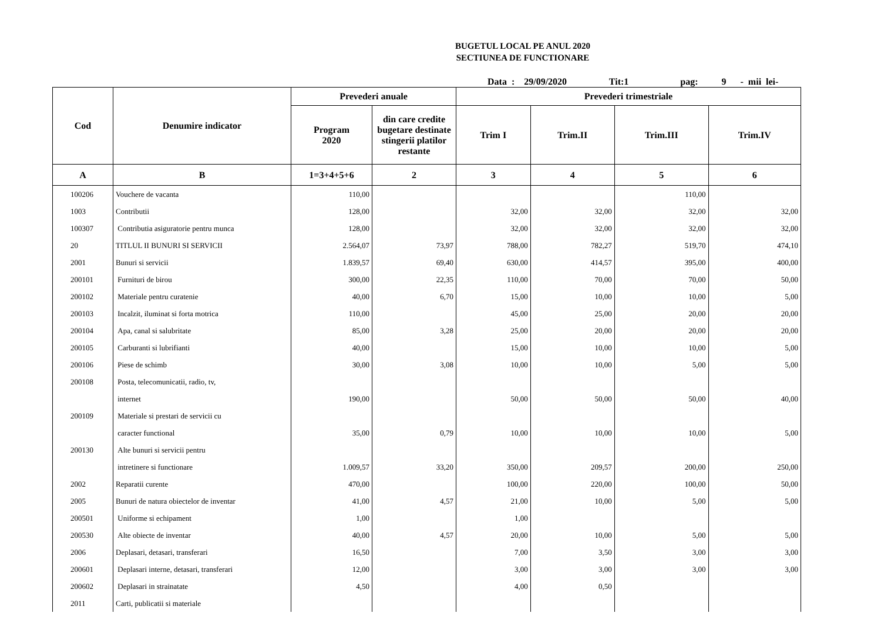BUGETUL LOCAL PE ANUL 2020
SECTIUNEA DE FUNCTIONARE
Data : 29/09/2020 Tit:1 pag: 9 - mii lei-
| Cod | Denumire indicator | Prevederi anuale | | Prevederi trimestriale | | | |
| --- | --- | --- | --- | --- | --- | --- | --- |
| | | Program 2020 | din care credite bugetare destinate stingerii platilor restante | Trim I | Trim.II | Trim.III | Trim.IV |
| A | B | 1=3+4+5+6 | 2 | 3 | 4 | 5 | 6 |
| 100206 | Vouchere de vacanta | 110,00 | | | | 110,00 | |
| 1003 | Contributii | 128,00 | | 32,00 | 32,00 | 32,00 | 32,00 |
| 100307 | Contributia asiguratorie pentru munca | 128,00 | | 32,00 | 32,00 | 32,00 | 32,00 |
| 20 | TITLUL II BUNURI SI SERVICII | 2.564,07 | 73,97 | 788,00 | 782,27 | 519,70 | 474,10 |
| 2001 | Bunuri si servicii | 1.839,57 | 69,40 | 630,00 | 414,57 | 395,00 | 400,00 |
| 200101 | Furnituri de birou | 300,00 | 22,35 | 110,00 | 70,00 | 70,00 | 50,00 |
| 200102 | Materiale pentru curatenie | 40,00 | 6,70 | 15,00 | 10,00 | 10,00 | 5,00 |
| 200103 | Incalzit, iluminat si forta motrica | 110,00 | | 45,00 | 25,00 | 20,00 | 20,00 |
| 200104 | Apa, canal si salubritate | 85,00 | 3,28 | 25,00 | 20,00 | 20,00 | 20,00 |
| 200105 | Carburanti si lubrifianti | 40,00 | | 15,00 | 10,00 | 10,00 | 5,00 |
| 200106 | Piese de schimb | 30,00 | 3,08 | 10,00 | 10,00 | 5,00 | 5,00 |
| 200108 | Posta, telecomunicatii, radio, tv, | | | | | | |
| | internet | 190,00 | | 50,00 | 50,00 | 50,00 | 40,00 |
| 200109 | Materiale si prestari de servicii cu | | | | | | |
| | caracter functional | 35,00 | 0,79 | 10,00 | 10,00 | 10,00 | 5,00 |
| 200130 | Alte bunuri si servicii pentru | | | | | | |
| | intretinere si functionare | 1.009,57 | 33,20 | 350,00 | 209,57 | 200,00 | 250,00 |
| 2002 | Reparatii curente | 470,00 | | 100,00 | 220,00 | 100,00 | 50,00 |
| 2005 | Bunuri de natura obiectelor de inventar | 41,00 | 4,57 | 21,00 | 10,00 | 5,00 | 5,00 |
| 200501 | Uniforme si echipament | 1,00 | | 1,00 | | | |
| 200530 | Alte obiecte de inventar | 40,00 | 4,57 | 20,00 | 10,00 | 5,00 | 5,00 |
| 2006 | Deplasari, detasari, transferari | 16,50 | | 7,00 | 3,50 | 3,00 | 3,00 |
| 200601 | Deplasari interne, detasari, transferari | 12,00 | | 3,00 | 3,00 | 3,00 | 3,00 |
| 200602 | Deplasari in strainatate | 4,50 | | 4,00 | 0,50 | | |
| 2011 | Carti, publicatii si materiale | | | | | | |